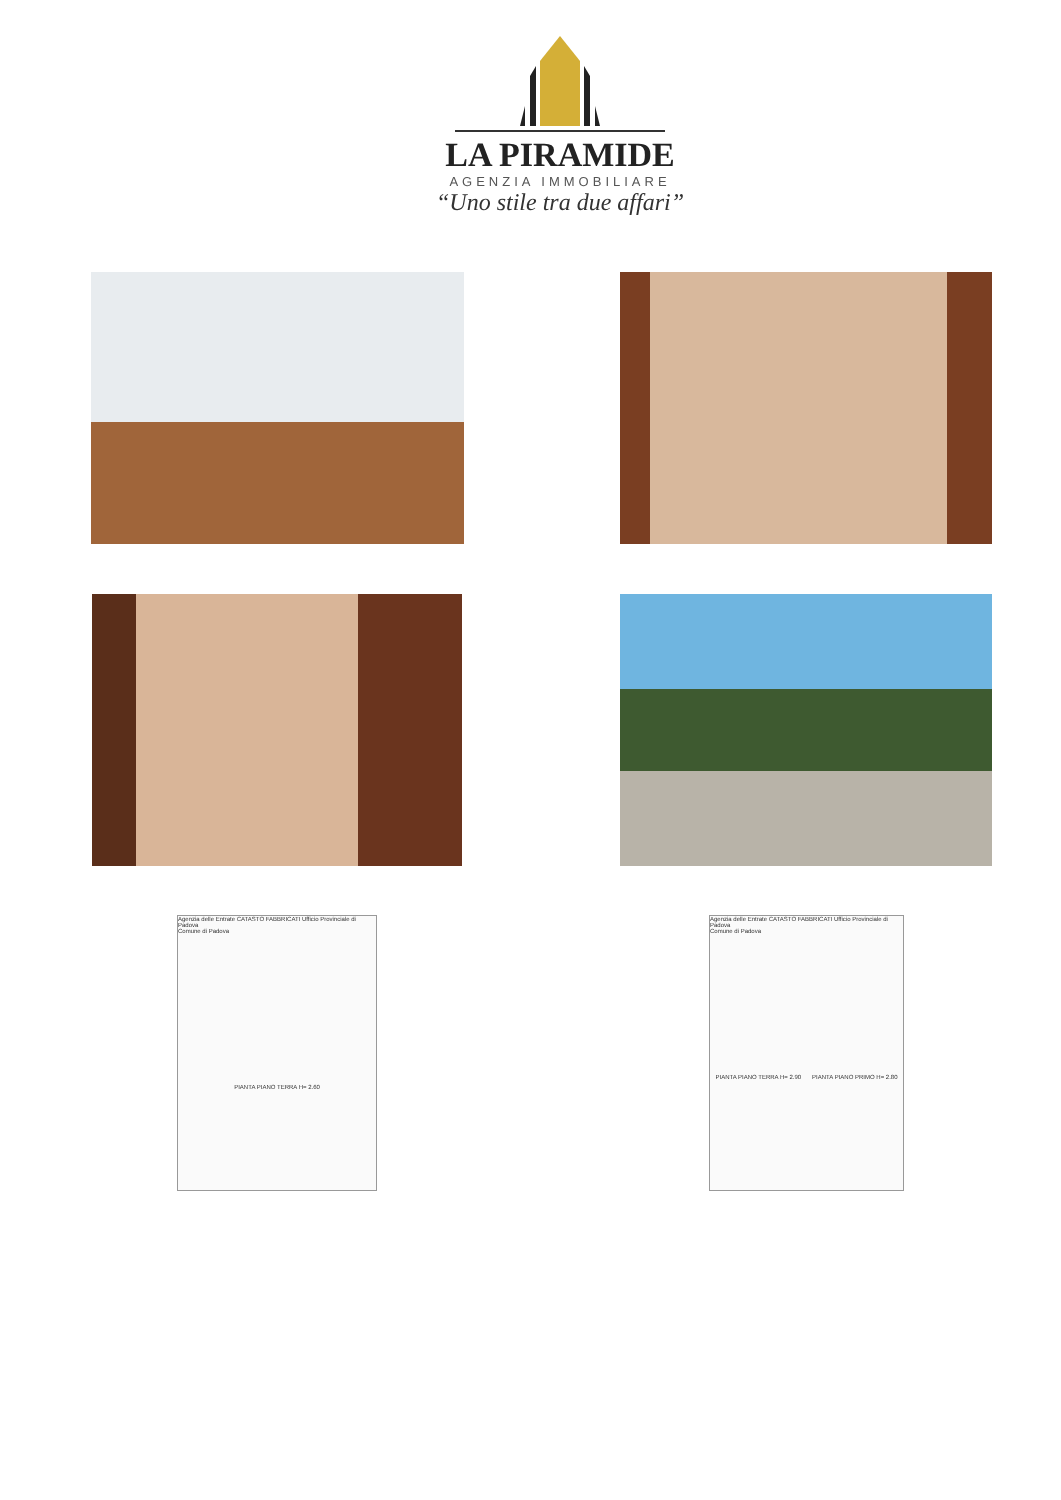LA PIRAMIDE
AGENZIA IMMOBILIARE
“Uno stile tra due affari”
Agenzia delle Entrate CATASTO FABBRICATI Ufficio Provinciale di Padova
Comune di Padova
PIANTA PIANO TERRA H= 2.60
Agenzia delle Entrate CATASTO FABBRICATI Ufficio Provinciale di Padova
Comune di Padova
PIANTA PIANO TERRA H= 2.90 PIANTA PIANO PRIMO H= 2.80